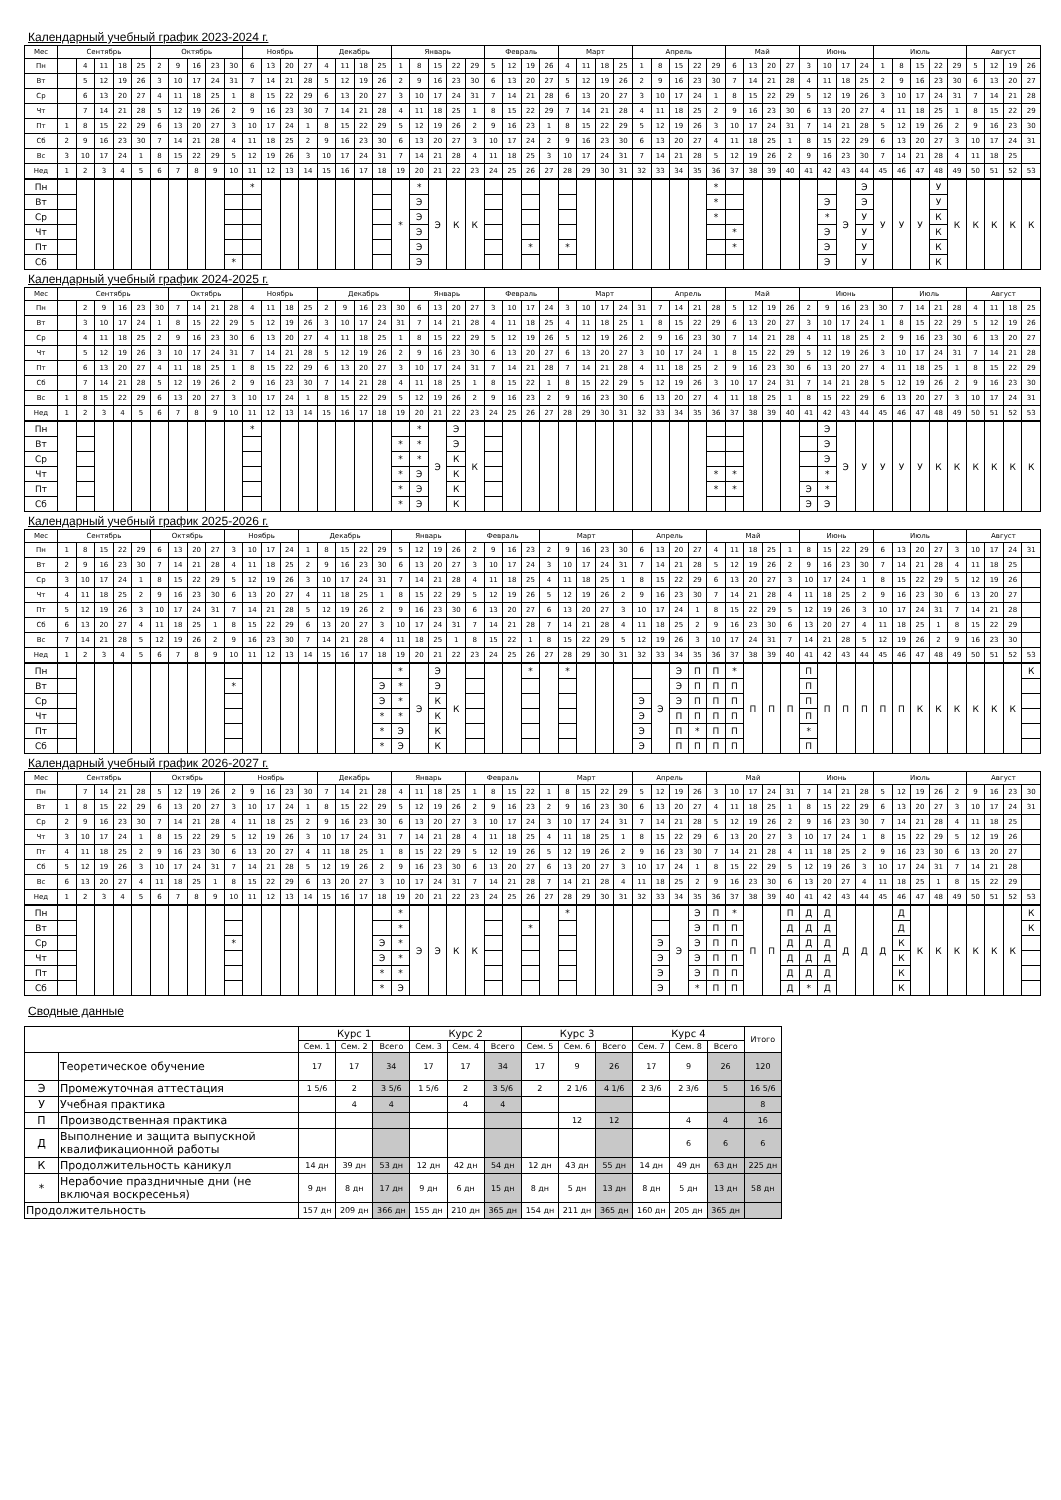Календарный учебный график 2023-2024 г.
| Мес | Сентябрь | | | | | Октябрь | | | | | Ноябрь | | | | Декабрь | | | | Январь | | | | | Февраль | | | | Март | | | | Апрель | | | | | Май | | | | Июнь | | | | Июль | | | | | Август | | | |
| --- | --- | --- | --- | --- | --- | --- | --- | --- | --- | --- | --- | --- | --- | --- | --- | --- | --- | --- | --- | --- | --- | --- | --- | --- | --- | --- | --- | --- | --- | --- | --- | --- | --- | --- | --- | --- | --- | --- | --- | --- | --- | --- | --- | --- | --- | --- | --- | --- | --- | --- | --- | --- | --- |
| Пн | | 4 | 11 | 18 | 25 | 2 | 9 | 16 | 23 | 30 | 6 | 13 | 20 | 27 | 4 | 11 | 18 | 25 | 1 | 8 | 15 | 22 | 29 | 5 | 12 | 19 | 26 | 4 | 11 | 18 | 25 | 1 | 8 | 15 | 22 | 29 | 6 | 13 | 20 | 27 | 3 | 10 | 17 | 24 | 1 | 8 | 15 | 22 | 29 | 5 | 12 | 19 | 26 |
| Вт | | 5 | 12 | 19 | 26 | 3 | 10 | 17 | 24 | 31 | 7 | 14 | 21 | 28 | 5 | 12 | 19 | 26 | 2 | 9 | 16 | 23 | 30 | 6 | 13 | 20 | 27 | 5 | 12 | 19 | 26 | 2 | 9 | 16 | 23 | 30 | 7 | 14 | 21 | 28 | 4 | 11 | 18 | 25 | 2 | 9 | 16 | 23 | 30 | 6 | 13 | 20 | 27 |
| Ср | | 6 | 13 | 20 | 27 | 4 | 11 | 18 | 25 | 1 | 8 | 15 | 22 | 29 | 6 | 13 | 20 | 27 | 3 | 10 | 17 | 24 | 31 | 7 | 14 | 21 | 28 | 6 | 13 | 20 | 27 | 3 | 10 | 17 | 24 | 1 | 8 | 15 | 22 | 29 | 5 | 12 | 19 | 26 | 3 | 10 | 17 | 24 | 31 | 7 | 14 | 21 | 28 |
| Чт | | 7 | 14 | 21 | 28 | 5 | 12 | 19 | 26 | 2 | 9 | 16 | 23 | 30 | 7 | 14 | 21 | 28 | 4 | 11 | 18 | 25 | 1 | 8 | 15 | 22 | 29 | 7 | 14 | 21 | 28 | 4 | 11 | 18 | 25 | 2 | 9 | 16 | 23 | 30 | 6 | 13 | 20 | 27 | 4 | 11 | 18 | 25 | 1 | 8 | 15 | 22 | 29 |
| Пт | 1 | 8 | 15 | 22 | 29 | 6 | 13 | 20 | 27 | 3 | 10 | 17 | 24 | 1 | 8 | 15 | 22 | 29 | 5 | 12 | 19 | 26 | 2 | 9 | 16 | 23 | 1 | 8 | 15 | 22 | 29 | 5 | 12 | 19 | 26 | 3 | 10 | 17 | 24 | 31 | 7 | 14 | 21 | 28 | 5 | 12 | 19 | 26 | 2 | 9 | 16 | 23 | 30 |
| Сб | 2 | 9 | 16 | 23 | 30 | 7 | 14 | 21 | 28 | 4 | 11 | 18 | 25 | 2 | 9 | 16 | 23 | 30 | 6 | 13 | 20 | 27 | 3 | 10 | 17 | 24 | 2 | 9 | 16 | 23 | 30 | 6 | 13 | 20 | 27 | 4 | 11 | 18 | 25 | 1 | 8 | 15 | 22 | 29 | 6 | 13 | 20 | 27 | 3 | 10 | 17 | 24 | 31 |
| Вс | 3 | 10 | 17 | 24 | 1 | 8 | 15 | 22 | 29 | 5 | 12 | 19 | 26 | 3 | 10 | 17 | 24 | 31 | 7 | 14 | 21 | 28 | 4 | 11 | 18 | 25 | 3 | 10 | 17 | 24 | 31 | 7 | 14 | 21 | 28 | 5 | 12 | 19 | 26 | 2 | 9 | 16 | 23 | 30 | 7 | 14 | 21 | 28 | 4 | 11 | 18 | 25 | |
| Нед | 1 | 2 | 3 | 4 | 5 | 6 | 7 | 8 | 9 | 10 | 11 | 12 | 13 | 14 | 15 | 16 | 17 | 18 | 19 | 20 | 21 | 22 | 23 | 24 | 25 | 26 | 27 | 28 | 29 | 30 | 31 | 32 | 33 | 34 | 35 | 36 | 37 | 38 | 39 | 40 | 41 | 42 | 43 | 44 | 45 | 46 | 47 | 48 | 49 | 50 | 51 | 52 | 53 |
| Пн | | | | | | | | | | | * | | | | | | | | * | * | Э | К | К | | | | | | | | | | | | | * | | | | | | | Э | Э | У | У | У | У | К | К | К | К | К |
| Вт | | | | | | | | | | | | | | | | | | | | Э | | | | | | | | | | | | | | | | * | | | | | | Э | | Э | | | | У | | | | | |
| Ср | | | | | | | | | | | | | | | | | | | | Э | | | | | | | | | | | | | | | | * | | | | | | * | | У | | | | К | | | | | |
| Чт | | | | | | | | | | | | | | | | | | | | Э | | | | | | | | | | | | | | | | | * | | | | | Э | | У | | | | К | | | | | |
| Пт | | | | | | | | | | | | | | | | | | | | Э | | | | | | * | | * | | | | | | | | | * | | | | | Э | | У | | | | К | | | | | |
| Сб | | | | | | | | | | * | | | | | | | | | | Э | | | | | | | | | | | | | | | | | | | | | | Э | | У | | | | К | | | | | |
Календарный учебный график 2024-2025 г.
| Мес | Сентябрь | | | | | | Октябрь | | | | Ноябрь | | | | Декабрь | | | | | Январь | | | | Февраль | | | | Март | | | | | Апрель | | | | Май | | | | Июнь | | | | | Июль | | | | Август | | | |
| --- | --- | --- | --- | --- | --- | --- | --- | --- | --- | --- | --- | --- | --- | --- | --- | --- | --- | --- | --- | --- | --- | --- | --- | --- | --- | --- | --- | --- | --- | --- | --- | --- | --- | --- | --- | --- | --- | --- | --- | --- | --- | --- | --- | --- | --- | --- | --- | --- | --- | --- | --- | --- | --- |
| Пн | | 2 | 9 | 16 | 23 | 30 | 7 | 14 | 21 | 28 | 4 | 11 | 18 | 25 | 2 | 9 | 16 | 23 | 30 | 6 | 13 | 20 | 27 | 3 | 10 | 17 | 24 | 3 | 10 | 17 | 24 | 31 | 7 | 14 | 21 | 28 | 5 | 12 | 19 | 26 | 2 | 9 | 16 | 23 | 30 | 7 | 14 | 21 | 28 | 4 | 11 | 18 | 25 |
| Вт | | 3 | 10 | 17 | 24 | 1 | 8 | 15 | 22 | 29 | 5 | 12 | 19 | 26 | 3 | 10 | 17 | 24 | 31 | 7 | 14 | 21 | 28 | 4 | 11 | 18 | 25 | 4 | 11 | 18 | 25 | 1 | 8 | 15 | 22 | 29 | 6 | 13 | 20 | 27 | 3 | 10 | 17 | 24 | 1 | 8 | 15 | 22 | 29 | 5 | 12 | 19 | 26 |
| Ср | | 4 | 11 | 18 | 25 | 2 | 9 | 16 | 23 | 30 | 6 | 13 | 20 | 27 | 4 | 11 | 18 | 25 | 1 | 8 | 15 | 22 | 29 | 5 | 12 | 19 | 26 | 5 | 12 | 19 | 26 | 2 | 9 | 16 | 23 | 30 | 7 | 14 | 21 | 28 | 4 | 11 | 18 | 25 | 2 | 9 | 16 | 23 | 30 | 6 | 13 | 20 | 27 |
| Чт | | 5 | 12 | 19 | 26 | 3 | 10 | 17 | 24 | 31 | 7 | 14 | 21 | 28 | 5 | 12 | 19 | 26 | 2 | 9 | 16 | 23 | 30 | 6 | 13 | 20 | 27 | 6 | 13 | 20 | 27 | 3 | 10 | 17 | 24 | 1 | 8 | 15 | 22 | 29 | 5 | 12 | 19 | 26 | 3 | 10 | 17 | 24 | 31 | 7 | 14 | 21 | 28 |
| Пт | | 6 | 13 | 20 | 27 | 4 | 11 | 18 | 25 | 1 | 8 | 15 | 22 | 29 | 6 | 13 | 20 | 27 | 3 | 10 | 17 | 24 | 31 | 7 | 14 | 21 | 28 | 7 | 14 | 21 | 28 | 4 | 11 | 18 | 25 | 2 | 9 | 16 | 23 | 30 | 6 | 13 | 20 | 27 | 4 | 11 | 18 | 25 | 1 | 8 | 15 | 22 | 29 |
| Сб | | 7 | 14 | 21 | 28 | 5 | 12 | 19 | 26 | 2 | 9 | 16 | 23 | 30 | 7 | 14 | 21 | 28 | 4 | 11 | 18 | 25 | 1 | 8 | 15 | 22 | 1 | 8 | 15 | 22 | 29 | 5 | 12 | 19 | 26 | 3 | 10 | 17 | 24 | 31 | 7 | 14 | 21 | 28 | 5 | 12 | 19 | 26 | 2 | 9 | 16 | 23 | 30 |
| Вс | 1 | 8 | 15 | 22 | 29 | 6 | 13 | 20 | 27 | 3 | 10 | 17 | 24 | 1 | 8 | 15 | 22 | 29 | 5 | 12 | 19 | 26 | 2 | 9 | 16 | 23 | 2 | 9 | 16 | 23 | 30 | 6 | 13 | 20 | 27 | 4 | 11 | 18 | 25 | 1 | 8 | 15 | 22 | 29 | 6 | 13 | 20 | 27 | 3 | 10 | 17 | 24 | 31 |
| Нед | 1 | 2 | 3 | 4 | 5 | 6 | 7 | 8 | 9 | 10 | 11 | 12 | 13 | 14 | 15 | 16 | 17 | 18 | 19 | 20 | 21 | 22 | 23 | 24 | 25 | 26 | 27 | 28 | 29 | 30 | 31 | 32 | 33 | 34 | 35 | 36 | 37 | 38 | 39 | 40 | 41 | 42 | 43 | 44 | 45 | 46 | 47 | 48 | 49 | 50 | 51 | 52 | 53 |
| Пн | | | | | | | | | | | * | | | | | | | | | * | Э | Э | К | | | | | | | | | | | | | | | | | | | Э | Э | У | У | У | У | К | К | К | К | К | К |
| Вт | | | | | | | | | | | | | | | | | | | * | * | | Э | | | | | | | | | | | | | | | | | | | | Э | | | | | | | | | | | |
| Ср | | | | | | | | | | | | | | | | | | | * | * | | К | | | | | | | | | | | | | | | | | | | | Э | | | | | | | | | | | |
| Чт | | | | | | | | | | | | | | | | | | | * | Э | | К | | | | | | | | | | | | | | * | * | | | | | * | | | | | | | | | | | |
| Пт | | | | | | | | | | | | | | | | | | | * | Э | | К | | | | | | | | | | | | | | * | * | | | | Э | * | | | | | | | | | | | |
| Сб | | | | | | | | | | | | | | | | | | | * | Э | | К | | | | | | | | | | | | | | | | | | | Э | Э | | | | | | | | | | | |
Календарный учебный график 2025-2026 г.
| Мес | Сентябрь | | | | | Октябрь | | | | Ноябрь | | | | Декабрь | | | | | Январь | | | | Февраль | | | | Март | | | | | Апрель | | | | Май | | | | | Июнь | | | | Июль | | | | | Август | | | |
| --- | --- | --- | --- | --- | --- | --- | --- | --- | --- | --- | --- | --- | --- | --- | --- | --- | --- | --- | --- | --- | --- | --- | --- | --- | --- | --- | --- | --- | --- | --- | --- | --- | --- | --- | --- | --- | --- | --- | --- | --- | --- | --- | --- | --- | --- | --- | --- | --- | --- | --- | --- | --- | --- |
| Пн | 1 | 8 | 15 | 22 | 29 | 6 | 13 | 20 | 27 | 3 | 10 | 17 | 24 | 1 | 8 | 15 | 22 | 29 | 5 | 12 | 19 | 26 | 2 | 9 | 16 | 23 | 2 | 9 | 16 | 23 | 30 | 6 | 13 | 20 | 27 | 4 | 11 | 18 | 25 | 1 | 8 | 15 | 22 | 29 | 6 | 13 | 20 | 27 | 3 | 10 | 17 | 24 | 31 |
| Вт | 2 | 9 | 16 | 23 | 30 | 7 | 14 | 21 | 28 | 4 | 11 | 18 | 25 | 2 | 9 | 16 | 23 | 30 | 6 | 13 | 20 | 27 | 3 | 10 | 17 | 24 | 3 | 10 | 17 | 24 | 31 | 7 | 14 | 21 | 28 | 5 | 12 | 19 | 26 | 2 | 9 | 16 | 23 | 30 | 7 | 14 | 21 | 28 | 4 | 11 | 18 | 25 | |
| Ср | 3 | 10 | 17 | 24 | 1 | 8 | 15 | 22 | 29 | 5 | 12 | 19 | 26 | 3 | 10 | 17 | 24 | 31 | 7 | 14 | 21 | 28 | 4 | 11 | 18 | 25 | 4 | 11 | 18 | 25 | 1 | 8 | 15 | 22 | 29 | 6 | 13 | 20 | 27 | 3 | 10 | 17 | 24 | 1 | 8 | 15 | 22 | 29 | 5 | 12 | 19 | 26 | |
| Чт | 4 | 11 | 18 | 25 | 2 | 9 | 16 | 23 | 30 | 6 | 13 | 20 | 27 | 4 | 11 | 18 | 25 | 1 | 8 | 15 | 22 | 29 | 5 | 12 | 19 | 26 | 5 | 12 | 19 | 26 | 2 | 9 | 16 | 23 | 30 | 7 | 14 | 21 | 28 | 4 | 11 | 18 | 25 | 2 | 9 | 16 | 23 | 30 | 6 | 13 | 20 | 27 | |
| Пт | 5 | 12 | 19 | 26 | 3 | 10 | 17 | 24 | 31 | 7 | 14 | 21 | 28 | 5 | 12 | 19 | 26 | 2 | 9 | 16 | 23 | 30 | 6 | 13 | 20 | 27 | 6 | 13 | 20 | 27 | 3 | 10 | 17 | 24 | 1 | 8 | 15 | 22 | 29 | 5 | 12 | 19 | 26 | 3 | 10 | 17 | 24 | 31 | 7 | 14 | 21 | 28 | |
| Сб | 6 | 13 | 20 | 27 | 4 | 11 | 18 | 25 | 1 | 8 | 15 | 22 | 29 | 6 | 13 | 20 | 27 | 3 | 10 | 17 | 24 | 31 | 7 | 14 | 21 | 28 | 7 | 14 | 21 | 28 | 4 | 11 | 18 | 25 | 2 | 9 | 16 | 23 | 30 | 6 | 13 | 20 | 27 | 4 | 11 | 18 | 25 | 1 | 8 | 15 | 22 | 29 | |
| Вс | 7 | 14 | 21 | 28 | 5 | 12 | 19 | 26 | 2 | 9 | 16 | 23 | 30 | 7 | 14 | 21 | 28 | 4 | 11 | 18 | 25 | 1 | 8 | 15 | 22 | 1 | 8 | 15 | 22 | 29 | 5 | 12 | 19 | 26 | 3 | 10 | 17 | 24 | 31 | 7 | 14 | 21 | 28 | 5 | 12 | 19 | 26 | 2 | 9 | 16 | 23 | 30 | |
| Нед | 1 | 2 | 3 | 4 | 5 | 6 | 7 | 8 | 9 | 10 | 11 | 12 | 13 | 14 | 15 | 16 | 17 | 18 | 19 | 20 | 21 | 22 | 23 | 24 | 25 | 26 | 27 | 28 | 29 | 30 | 31 | 32 | 33 | 34 | 35 | 36 | 37 | 38 | 39 | 40 | 41 | 42 | 43 | 44 | 45 | 46 | 47 | 48 | 49 | 50 | 51 | 52 | 53 |
| Пн | | | | | | | | | | | | | | | | | | | * | Э | Э | К | | | | * | | * | | | | | Э | Э | П | П | * | П | П | П | П | П | П | П | П | П | К | К | К | К | К | К | К |
| Вт | | | | | | | | | | * | | | | | | | | Э | * | | Э | | | | | | | | | | | | | Э | П | П | П | | | | П | | | | | | | | | | | | |
| Ср | | | | | | | | | | | | | | | | | | Э | * | | К | | | | | | | | | | | Э | | Э | П | П | П | | | | П | | | | | | | | | | | | |
| Чт | | | | | | | | | | | | | | | | | | * | * | | К | | | | | | | | | | | Э | | П | П | П | П | | | | П | | | | | | | | | | | | |
| Пт | | | | | | | | | | | | | | | | | | * | Э | | К | | | | | | | | | | | Э | | П | * | П | П | | | | * | | | | | | | | | | | | |
| Сб | | | | | | | | | | | | | | | | | | * | Э | | К | | | | | | | | | | | Э | | П | П | П | П | | | | П | | | | | | | | | | | | |
Календарный учебный график 2026-2027 г.
| Мес | Сентябрь | | | | | Октябрь | | | | Ноябрь | | | | | Декабрь | | | | Январь | | | | Февраль | | | | Март | | | | | Апрель | | | | Май | | | | | Июнь | | | | Июль | | | | | Август | | | |
| --- | --- | --- | --- | --- | --- | --- | --- | --- | --- | --- | --- | --- | --- | --- | --- | --- | --- | --- | --- | --- | --- | --- | --- | --- | --- | --- | --- | --- | --- | --- | --- | --- | --- | --- | --- | --- | --- | --- | --- | --- | --- | --- | --- | --- | --- | --- | --- | --- | --- | --- | --- | --- | --- |
| Пн | | 7 | 14 | 21 | 28 | 5 | 12 | 19 | 26 | 2 | 9 | 16 | 23 | 30 | 7 | 14 | 21 | 28 | 4 | 11 | 18 | 25 | 1 | 8 | 15 | 22 | 1 | 8 | 15 | 22 | 29 | 5 | 12 | 19 | 26 | 3 | 10 | 17 | 24 | 31 | 7 | 14 | 21 | 28 | 5 | 12 | 19 | 26 | 2 | 9 | 16 | 23 | 30 |
| Вт | 1 | 8 | 15 | 22 | 29 | 6 | 13 | 20 | 27 | 3 | 10 | 17 | 24 | 1 | 8 | 15 | 22 | 29 | 5 | 12 | 19 | 26 | 2 | 9 | 16 | 23 | 2 | 9 | 16 | 23 | 30 | 6 | 13 | 20 | 27 | 4 | 11 | 18 | 25 | 1 | 8 | 15 | 22 | 29 | 6 | 13 | 20 | 27 | 3 | 10 | 17 | 24 | 31 |
| Ср | 2 | 9 | 16 | 23 | 30 | 7 | 14 | 21 | 28 | 4 | 11 | 18 | 25 | 2 | 9 | 16 | 23 | 30 | 6 | 13 | 20 | 27 | 3 | 10 | 17 | 24 | 3 | 10 | 17 | 24 | 31 | 7 | 14 | 21 | 28 | 5 | 12 | 19 | 26 | 2 | 9 | 16 | 23 | 30 | 7 | 14 | 21 | 28 | 4 | 11 | 18 | 25 | |
| Чт | 3 | 10 | 17 | 24 | 1 | 8 | 15 | 22 | 29 | 5 | 12 | 19 | 26 | 3 | 10 | 17 | 24 | 31 | 7 | 14 | 21 | 28 | 4 | 11 | 18 | 25 | 4 | 11 | 18 | 25 | 1 | 8 | 15 | 22 | 29 | 6 | 13 | 20 | 27 | 3 | 10 | 17 | 24 | 1 | 8 | 15 | 22 | 29 | 5 | 12 | 19 | 26 | |
| Пт | 4 | 11 | 18 | 25 | 2 | 9 | 16 | 23 | 30 | 6 | 13 | 20 | 27 | 4 | 11 | 18 | 25 | 1 | 8 | 15 | 22 | 29 | 5 | 12 | 19 | 26 | 5 | 12 | 19 | 26 | 2 | 9 | 16 | 23 | 30 | 7 | 14 | 21 | 28 | 4 | 11 | 18 | 25 | 2 | 9 | 16 | 23 | 30 | 6 | 13 | 20 | 27 | |
| Сб | 5 | 12 | 19 | 26 | 3 | 10 | 17 | 24 | 31 | 7 | 14 | 21 | 28 | 5 | 12 | 19 | 26 | 2 | 9 | 16 | 23 | 30 | 6 | 13 | 20 | 27 | 6 | 13 | 20 | 27 | 3 | 10 | 17 | 24 | 1 | 8 | 15 | 22 | 29 | 5 | 12 | 19 | 26 | 3 | 10 | 17 | 24 | 31 | 7 | 14 | 21 | 28 | |
| Вс | 6 | 13 | 20 | 27 | 4 | 11 | 18 | 25 | 1 | 8 | 15 | 22 | 29 | 6 | 13 | 20 | 27 | 3 | 10 | 17 | 24 | 31 | 7 | 14 | 21 | 28 | 7 | 14 | 21 | 28 | 4 | 11 | 18 | 25 | 2 | 9 | 16 | 23 | 30 | 6 | 13 | 20 | 27 | 4 | 11 | 18 | 25 | 1 | 8 | 15 | 22 | 29 | |
| Нед | 1 | 2 | 3 | 4 | 5 | 6 | 7 | 8 | 9 | 10 | 11 | 12 | 13 | 14 | 15 | 16 | 17 | 18 | 19 | 20 | 21 | 22 | 23 | 24 | 25 | 26 | 27 | 28 | 29 | 30 | 31 | 32 | 33 | 34 | 35 | 36 | 37 | 38 | 39 | 40 | 41 | 42 | 43 | 44 | 45 | 46 | 47 | 48 | 49 | 50 | 51 | 52 | 53 |
| Пн | | | | | | | | | | | | | | | | | | | * | Э | Э | К | К | | | | | * | | | | | | Э | Э | П | * | П | П | П | Д | Д | Д | Д | Д | Д | К | К | К | К | К | К | К |
| Вт | | | | | | | | | | | | | | | | | | | * | | | | | | | * | | | | | | | | | Э | П | П | | | Д | Д | Д | | | | Д | | | | | | | К |
| Ср | | | | | | | | | | * | | | | | | | | Э | * | | | | | | | | | | | | | | Э | | Э | П | П | | | Д | Д | Д | | | | К | | | | | | | |
| Чт | | | | | | | | | | | | | | | | | | Э | * | | | | | | | | | | | | | | Э | | Э | П | П | | | Д | Д | Д | | | | К | | | | | | | |
| Пт | | | | | | | | | | | | | | | | | | * | * | | | | | | | | | | | | | | Э | | Э | П | П | | | Д | Д | Д | | | | К | | | | | | | |
| Сб | | | | | | | | | | | | | | | | | | * | Э | | | | | | | | | | | | | | Э | | * | П | П | | | Д | * | Д | | | | К | | | | | | | |
Сводные данные
| | | Курс 1 | | | Курс 2 | | | Курс 3 | | | Курс 4 | | | Итого |
| | | Сем. 1 | Сем. 2 | Всего | Сем. 3 | Сем. 4 | Всего | Сем. 5 | Сем. 6 | Всего | Сем. 7 | Сем. 8 | Всего | |
| | Теоретическое обучение | 17 | 17 | 34 | 17 | 17 | 34 | 17 | 9 | 26 | 17 | 9 | 26 | 120 |
| Э | Промежуточная аттестация | 1 5/6 | 2 | 3 5/6 | 1 5/6 | 2 | 3 5/6 | 2 | 2 1/6 | 4 1/6 | 2 3/6 | 2 3/6 | 5 | 16 5/6 |
| У | Учебная практика | | 4 | 4 | | 4 | 4 | | | | | | | 8 |
| П | Производственная практика | | | | | | | | 12 | 12 | | 4 | 4 | 16 |
| Д | Выполнение и защита выпускной квалификационной работы | | | | | | | | | | | 6 | 6 | 6 |
| К | Продолжительность каникул | 14 дн | 39 дн | 53 дн | 12 дн | 42 дн | 54 дн | 12 дн | 43 дн | 55 дн | 14 дн | 49 дн | 63 дн | 225 дн |
| * | Нерабочие праздничные дни (не включая воскресенья) | 9 дн | 8 дн | 17 дн | 9 дн | 6 дн | 15 дн | 8 дн | 5 дн | 13 дн | 8 дн | 5 дн | 13 дн | 58 дн |
| Продолжительность | | 157 дн | 209 дн | 366 дн | 155 дн | 210 дн | 365 дн | 154 дн | 211 дн | 365 дн | 160 дн | 205 дн | 365 дн | |